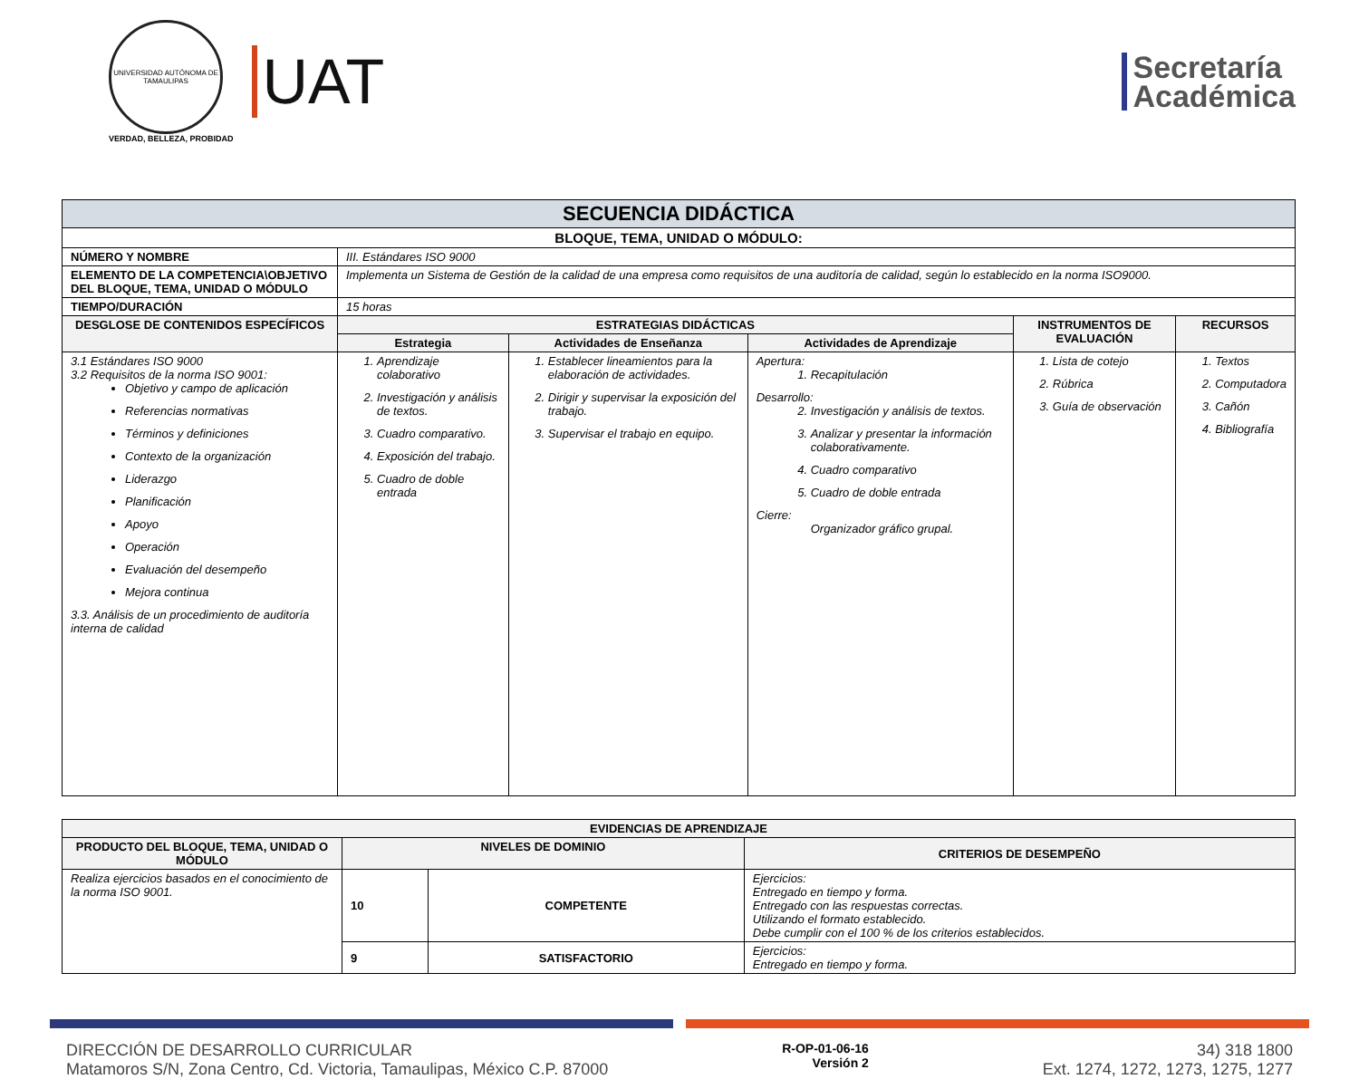UNIVERSIDAD AUTÓNOMA DE TAMAULIPAS
VERDAD, BELLEZA, PROBIDAD
UAT
Secretaría
Académica
| SECUENCIA DIDÁCTICA | | | | | |
| --- | --- | --- | --- | --- | --- |
| BLOQUE, TEMA, UNIDAD O MÓDULO: | | | | | |
| NÚMERO Y NOMBRE | III. Estándares ISO 9000 | | | | |
| ELEMENTO DE LA COMPETENCIA\OBJETIVO DEL BLOQUE, TEMA, UNIDAD O MÓDULO | Implementa un Sistema de Gestión de la calidad de una empresa como requisitos de una auditoría de calidad, según lo establecido en la norma ISO9000. | | | | |
| TIEMPO/DURACIÓN | 15 horas | | | | |
| DESGLOSE DE CONTENIDOS ESPECÍFICOS | ESTRATEGIAS DIDÁCTICAS | | | INSTRUMENTOS DE EVALUACIÓN | RECURSOS |
| | Estrategia | Actividades de Enseñanza | Actividades de Aprendizaje | | |
| 3.1 Estándares ISO 9000 3.2 Requisitos de la norma ISO 9001: Objetivo y campo de aplicación Referencias normativas Términos y definiciones Contexto de la organización Liderazgo Planificación Apoyo Operación Evaluación del desempeño Mejora continua 3.3. Análisis de un procedimiento de auditoría interna de calidad | 1. Aprendizaje colaborativo 2. Investigación y análisis de textos. 3. Cuadro comparativo. 4. Exposición del trabajo. 5. Cuadro de doble entrada | 1. Establecer lineamientos para la elaboración de actividades. 2. Dirigir y supervisar la exposición del trabajo. 3. Supervisar el trabajo en equipo. | Apertura: 1. Recapitulación Desarrollo: 2. Investigación y análisis de textos. 3. Analizar y presentar la información colaborativamente. 4. Cuadro comparativo 5. Cuadro de doble entrada Cierre: Organizador gráfico grupal. | 1. Lista de cotejo 2. Rúbrica 3. Guía de observación | 1. Textos 2. Computadora 3. Cañón 4. Bibliografía |
| EVIDENCIAS DE APRENDIZAJE | | | |
| --- | --- | --- | --- |
| PRODUCTO DEL BLOQUE, TEMA, UNIDAD O MÓDULO | NIVELES DE DOMINIO | | CRITERIOS DE DESEMPEÑO |
| Realiza ejercicios basados en el conocimiento de la norma ISO 9001. | 10 | COMPETENTE | Ejercicios: Entregado en tiempo y forma. Entregado con las respuestas correctas. Utilizando el formato establecido. Debe cumplir con el 100 % de los criterios establecidos. |
| | 9 | SATISFACTORIO | Ejercicios: Entregado en tiempo y forma. |
DIRECCIÓN DE DESARROLLO CURRICULAR
Matamoros S/N, Zona Centro, Cd. Victoria, Tamaulipas, México C.P. 87000
R-OP-01-06-16
Versión 2
34) 318 1800
Ext. 1274, 1272, 1273, 1275, 1277